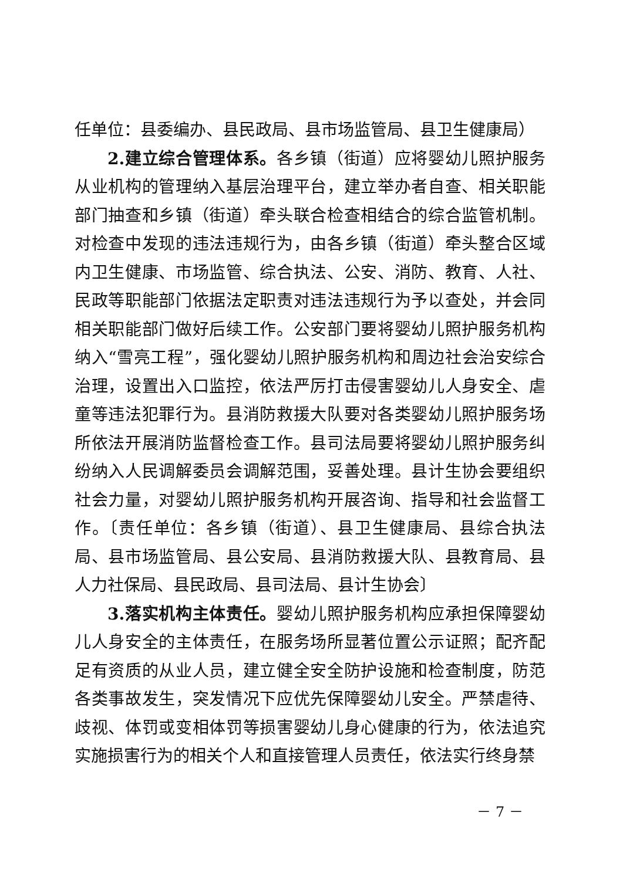任单位：县委编办、县民政局、县市场监管局、县卫生健康局）
2.建立综合管理体系。各乡镇（街道）应将婴幼儿照护服务从业机构的管理纳入基层治理平台，建立举办者自查、相关职能部门抽查和乡镇（街道）牵头联合检查相结合的综合监管机制。对检查中发现的违法违规行为，由各乡镇（街道）牵头整合区域内卫生健康、市场监管、综合执法、公安、消防、教育、人社、民政等职能部门依据法定职责对违法违规行为予以查处，并会同相关职能部门做好后续工作。公安部门要将婴幼儿照护服务机构纳入“雪亮工程”，强化婴幼儿照护服务机构和周边社会治安综合治理，设置出入口监控，依法严厉打击侵害婴幼儿人身安全、虐童等违法犯罪行为。县消防救援大队要对各类婴幼儿照护服务场所依法开展消防监督检查工作。县司法局要将婴幼儿照护服务纠纷纳入人民调解委员会调解范围，妥善处理。县计生协会要组织社会力量，对婴幼儿照护服务机构开展咨询、指导和社会监督工作。〔责任单位：各乡镇（街道）、县卫生健康局、县综合执法局、县市场监管局、县公安局、县消防救援大队、县教育局、县人力社保局、县民政局、县司法局、县计生协会〕
3.落实机构主体责任。婴幼儿照护服务机构应承担保障婴幼儿人身安全的主体责任，在服务场所显著位置公示证照；配齐配足有资质的从业人员，建立健全安全防护设施和检查制度，防范各类事故发生，突发情况下应优先保障婴幼儿安全。严禁虐待、歧视、体罚或变相体罚等损害婴幼儿身心健康的行为，依法追究实施损害行为的相关个人和直接管理人员责任，依法实行终身禁
－ 7 －